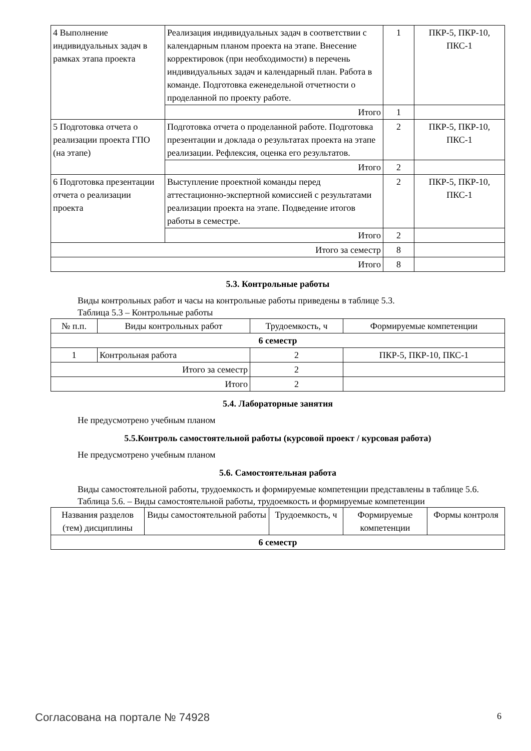| 4 Выполнение индивидуальных задач в рамках этапа проекта | Реализация индивидуальных задач в соответствии с календарным планом проекта на этапе. Внесение корректировок (при необходимости) в перечень индивидуальных задач и календарный план. Работа в команде. Подготовка еженедельной отчетности о проделанной по проекту работе. | 1 | ПКР-5, ПКР-10, ПКС-1 |
| | Итого | 1 | |
| 5 Подготовка отчета о реализации проекта ГПО (на этапе) | Подготовка отчета о проделанной работе. Подготовка презентации и доклада о результатах проекта на этапе реализации. Рефлексия, оценка его результатов. | 2 | ПКР-5, ПКР-10, ПКС-1 |
| | Итого | 2 | |
| 6 Подготовка презентации отчета о реализации проекта | Выступление проектной команды перед аттестационно-экспертной комиссией с результатами реализации проекта на этапе. Подведение итогов работы в семестре. | 2 | ПКР-5, ПКР-10, ПКС-1 |
| | Итого | 2 | |
| Итого за семестр | | 8 | |
| Итого | | 8 | |
5.3. Контрольные работы
Виды контрольных работ и часы на контрольные работы приведены в таблице 5.3.
Таблица 5.3 – Контрольные работы
| № п.п. | Виды контрольных работ | Трудоемкость, ч | Формируемые компетенции |
| --- | --- | --- | --- |
| 6 семестр | | | |
| 1 | Контрольная работа | 2 | ПКР-5, ПКР-10, ПКС-1 |
| Итого за семестр | | 2 | |
| Итого | | 2 | |
5.4. Лабораторные занятия
Не предусмотрено учебным планом
5.5.Контроль самостоятельной работы (курсовой проект / курсовая работа)
Не предусмотрено учебным планом
5.6. Самостоятельная работа
Виды самостоятельной работы, трудоемкость и формируемые компетенции представлены в таблице 5.6.
Таблица 5.6. – Виды самостоятельной работы, трудоемкость и формируемые компетенции
| Названия разделов (тем) дисциплины | Виды самостоятельной работы | Трудоемкость, ч | Формируемые компетенции | Формы контроля |
| --- | --- | --- | --- | --- |
| 6 семестр | | | | |
Согласована на портале № 74928 6